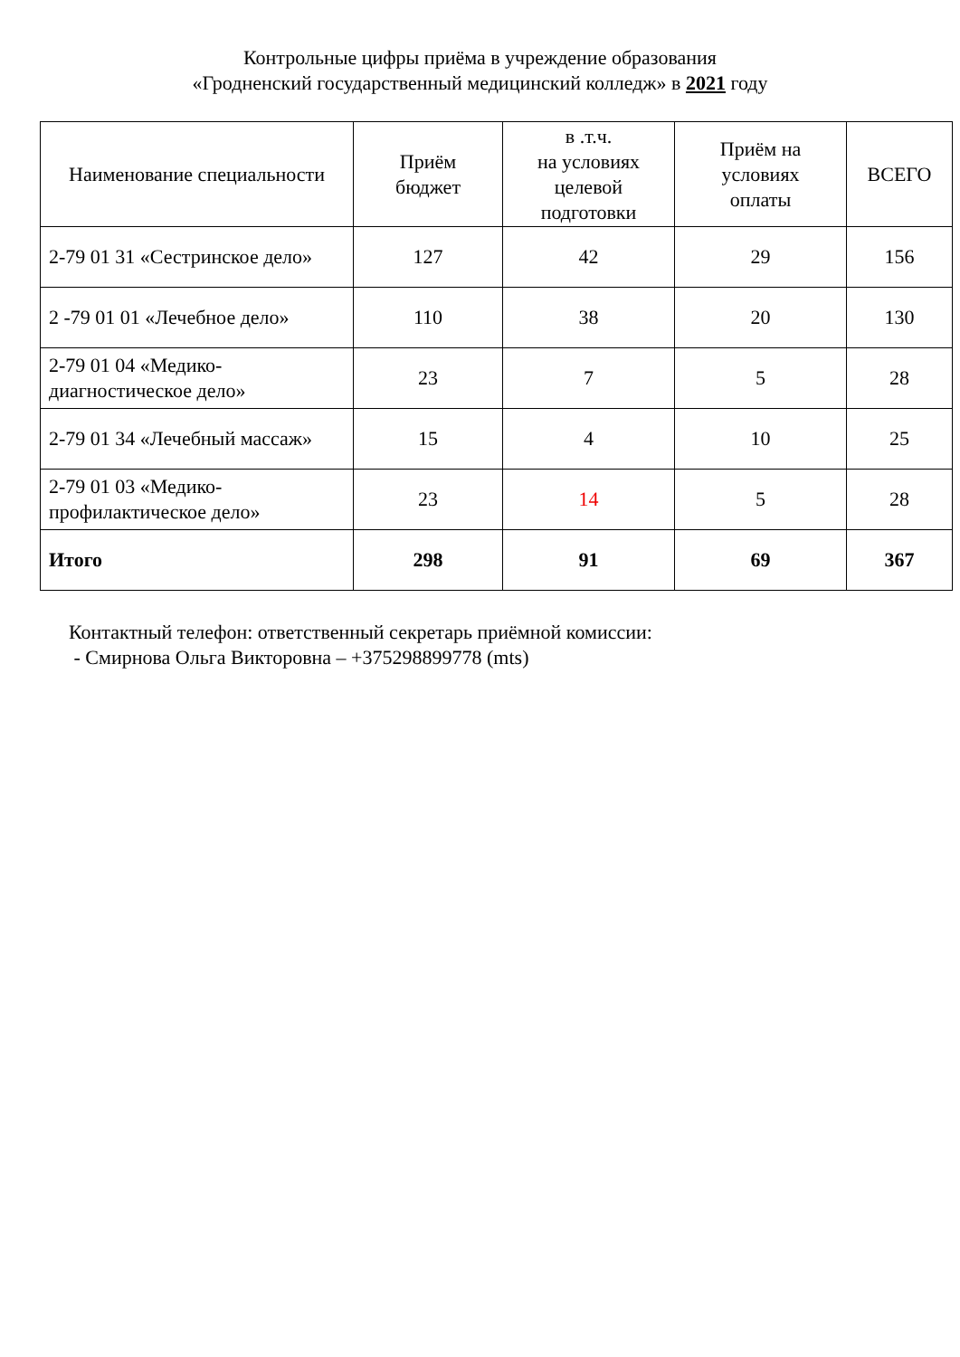Контрольные цифры приёма в учреждение образования
«Гродненский государственный медицинский колледж» в 2021 году
| Наименование специальности | Приём бюджет | в .т.ч. на условиях целевой подготовки | Приём на условиях оплаты | ВСЕГО |
| --- | --- | --- | --- | --- |
| 2-79 01 31 «Сестринское дело» | 127 | 42 | 29 | 156 |
| 2 -79 01 01 «Лечебное дело» | 110 | 38 | 20 | 130 |
| 2-79 01 04 «Медико-диагностическое дело» | 23 | 7 | 5 | 28 |
| 2-79 01 34 «Лечебный массаж» | 15 | 4 | 10 | 25 |
| 2-79 01 03 «Медико-профилактическое дело» | 23 | 14 | 5 | 28 |
| Итого | 298 | 91 | 69 | 367 |
Контактный телефон: ответственный секретарь приёмной комиссии:
- Смирнова Ольга Викторовна – +375298899778 (mts)